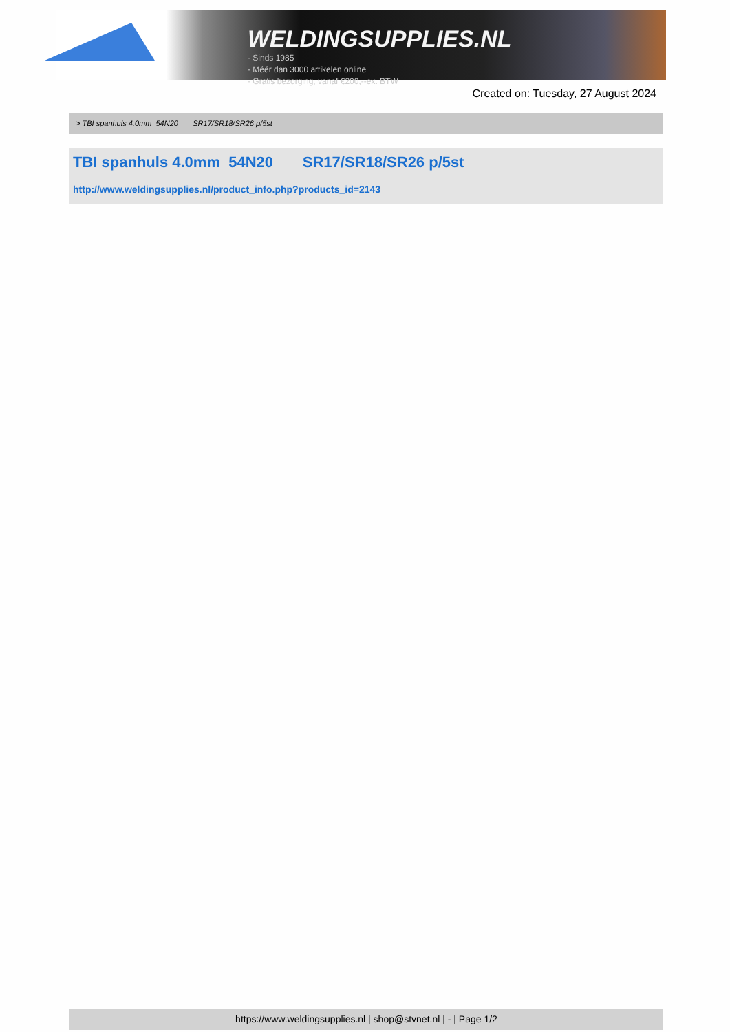WELDINGSUPPLIES.NL
- Sinds 1985
- Méér dan 3000 artikelen online
- Gratis bezorging, vanaf €200,--ex. BTW
Created on: Tuesday, 27 August 2024
> TBI spanhuls 4.0mm 54N20 SR17/SR18/SR26 p/5st
TBI spanhuls 4.0mm 54N20 SR17/SR18/SR26 p/5st
http://www.weldingsupplies.nl/product_info.php?products_id=2143
https://www.weldingsupplies.nl | shop@stvnet.nl | - | Page 1/2